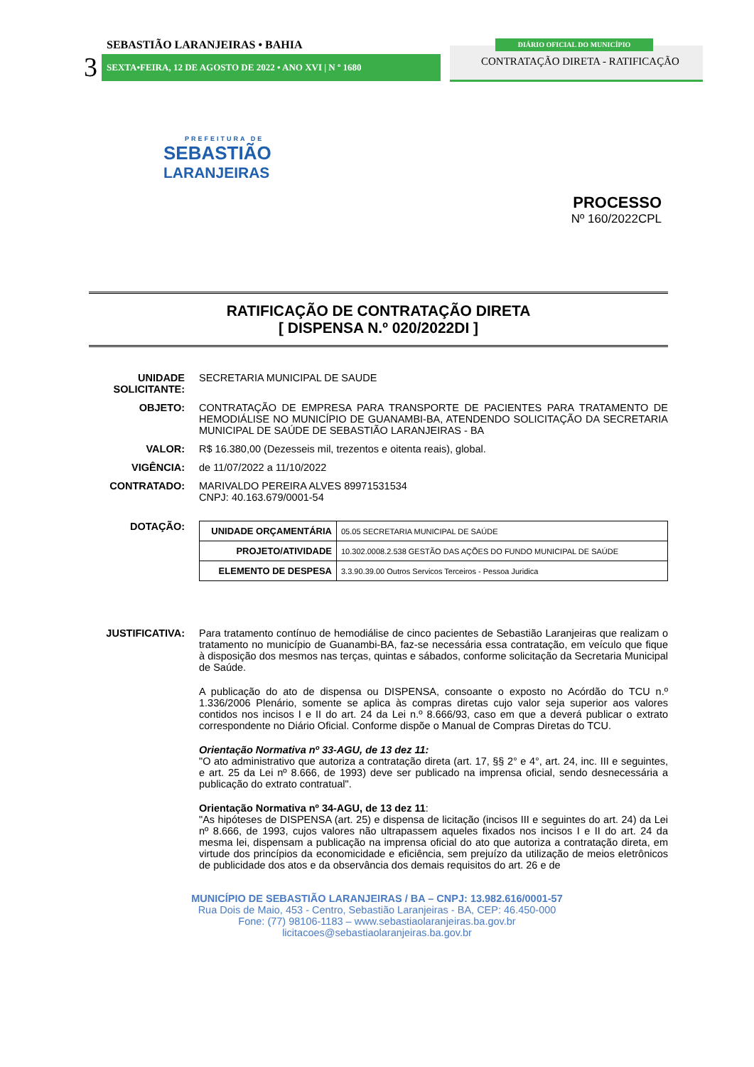SEBASTIÃO LARANJEIRAS • BAHIA
3 SEXTA•FEIRA, 12 DE AGOSTO DE 2022 • ANO XVI | N º 1680
DIÁRIO OFICIAL DO MUNICÍPIO
CONTRATAÇÃO DIRETA - RATIFICAÇÃO
PREFEITURA DE
SEBASTIÃO
LARANJEIRAS
PROCESSO
Nº 160/2022CPL
RATIFICAÇÃO DE CONTRATAÇÃO DIRETA
[ DISPENSA N.º 020/2022DI ]
UNIDADE SOLICITANTE:
SECRETARIA MUNICIPAL DE SAUDE
OBJETO: CONTRATAÇÃO DE EMPRESA PARA TRANSPORTE DE PACIENTES PARA TRATAMENTO DE HEMODIÁLISE NO MUNICÍPIO DE GUANAMBI-BA, ATENDENDO SOLICITAÇÃO DA SECRETARIA MUNICIPAL DE SAÚDE DE SEBASTIÃO LARANJEIRAS - BA
VALOR: R$ 16.380,00 (Dezesseis mil, trezentos e oitenta reais), global.
VIGÊNCIA: de 11/07/2022 a 11/10/2022
CONTRATADO: MARIVALDO PEREIRA ALVES 89971531534
CNPJ: 40.163.679/0001-54
DOTAÇÃO:
| UNIDADE ORÇAMENTÁRIA | 05.05 SECRETARIA MUNICIPAL DE SAÚDE |
| PROJETO/ATIVIDADE | 10.302.0008.2.538 GESTÃO DAS AÇÕES DO FUNDO MUNICIPAL DE SAÚDE |
| ELEMENTO DE DESPESA | 3.3.90.39.00 Outros Servicos Terceiros - Pessoa Juridica |
JUSTIFICATIVA: Para tratamento contínuo de hemodiálise de cinco pacientes de Sebastião Laranjeiras que realizam o tratamento no município de Guanambi-BA, faz-se necessária essa contratação, em veículo que fique à disposição dos mesmos nas terças, quintas e sábados, conforme solicitação da Secretaria Municipal de Saúde.
A publicação do ato de dispensa ou DISPENSA, consoante o exposto no Acórdão do TCU n.º 1.336/2006 Plenário, somente se aplica às compras diretas cujo valor seja superior aos valores contidos nos incisos I e II do art. 24 da Lei n.º 8.666/93, caso em que a deverá publicar o extrato correspondente no Diário Oficial. Conforme dispõe o Manual de Compras Diretas do TCU.
Orientação Normativa nº 33-AGU, de 13 dez 11:
"O ato administrativo que autoriza a contratação direta (art. 17, §§ 2° e 4°, art. 24, inc. III e seguintes, e art. 25 da Lei nº 8.666, de 1993) deve ser publicado na imprensa oficial, sendo desnecessária a publicação do extrato contratual".
Orientação Normativa nº 34-AGU, de 13 dez 11:
"As hipóteses de DISPENSA (art. 25) e dispensa de licitação (incisos III e seguintes do art. 24) da Lei nº 8.666, de 1993, cujos valores não ultrapassem aqueles fixados nos incisos I e II do art. 24 da mesma lei, dispensam a publicação na imprensa oficial do ato que autoriza a contratação direta, em virtude dos princípios da economicidade e eficiência, sem prejuízo da utilização de meios eletrônicos de publicidade dos atos e da observância dos demais requisitos do art. 26 e de
MUNICÍPIO DE SEBASTIÃO LARANJEIRAS / BA – CNPJ: 13.982.616/0001-57
Rua Dois de Maio, 453 - Centro, Sebastião Laranjeiras - BA, CEP: 46.450-000
Fone: (77) 98106-1183 – www.sebastiaolaranjeiras.ba.gov.br
licitacoes@sebastiaolaranjeiras.ba.gov.br